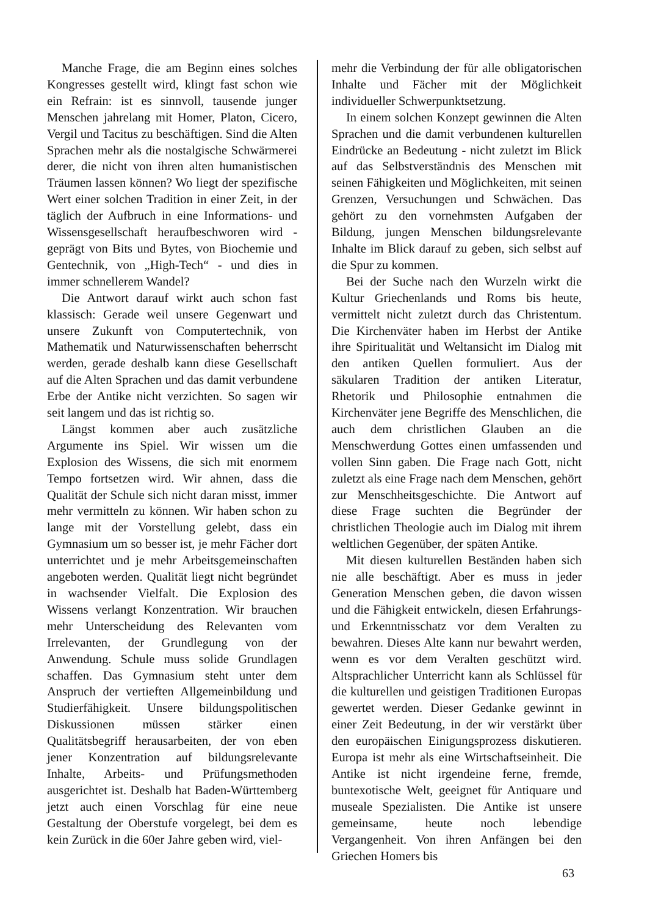Manche Frage, die am Beginn eines solches Kongresses gestellt wird, klingt fast schon wie ein Refrain: ist es sinnvoll, tausende junger Menschen jahrelang mit Homer, Platon, Cicero, Vergil und Tacitus zu beschäftigen. Sind die Alten Sprachen mehr als die nostalgische Schwärmerei derer, die nicht von ihren alten humanistischen Träumen lassen können? Wo liegt der spezifische Wert einer solchen Tradition in einer Zeit, in der täglich der Aufbruch in eine Informations- und Wissensgesellschaft heraufbeschworen wird - geprägt von Bits und Bytes, von Biochemie und Gentechnik, von „High-Tech“ - und dies in immer schnellerem Wandel?
Die Antwort darauf wirkt auch schon fast klassisch: Gerade weil unsere Gegenwart und unsere Zukunft von Computertechnik, von Mathematik und Naturwissenschaften beherrscht werden, gerade deshalb kann diese Gesellschaft auf die Alten Sprachen und das damit verbundene Erbe der Antike nicht verzichten. So sagen wir seit langem und das ist richtig so.
Längst kommen aber auch zusätzliche Argumente ins Spiel. Wir wissen um die Explosion des Wissens, die sich mit enormem Tempo fortsetzen wird. Wir ahnen, dass die Qualität der Schule sich nicht daran misst, immer mehr vermitteln zu können. Wir haben schon zu lange mit der Vorstellung gelebt, dass ein Gymnasium um so besser ist, je mehr Fächer dort unterrichtet und je mehr Arbeitsgemeinschaften angeboten werden. Qualität liegt nicht begründet in wachsender Vielfalt. Die Explosion des Wissens verlangt Konzentration. Wir brauchen mehr Unterscheidung des Relevanten vom Irrelevanten, der Grundlegung von der Anwendung. Schule muss solide Grundlagen schaffen. Das Gymnasium steht unter dem Anspruch der vertieften Allgemeinbildung und Studierfähigkeit. Unsere bildungspolitischen Diskussionen müssen stärker einen Qualitätsbegriff herausarbeiten, der von eben jener Konzentration auf bildungsrelevante Inhalte, Arbeits- und Prüfungsmethoden ausgerichtet ist. Deshalb hat Baden-Württemberg jetzt auch einen Vorschlag für eine neue Gestaltung der Oberstufe vorgelegt, bei dem es kein Zurück in die 60er Jahre geben wird, viel-
mehr die Verbindung der für alle obligatorischen Inhalte und Fächer mit der Möglichkeit individueller Schwerpunktsetzung.
In einem solchen Konzept gewinnen die Alten Sprachen und die damit verbundenen kulturellen Eindrücke an Bedeutung - nicht zuletzt im Blick auf das Selbstverständnis des Menschen mit seinen Fähigkeiten und Möglichkeiten, mit seinen Grenzen, Versuchungen und Schwächen. Das gehört zu den vornehmsten Aufgaben der Bildung, jungen Menschen bildungsrelevante Inhalte im Blick darauf zu geben, sich selbst auf die Spur zu kommen.
Bei der Suche nach den Wurzeln wirkt die Kultur Griechenlands und Roms bis heute, vermittelt nicht zuletzt durch das Christentum. Die Kirchenväter haben im Herbst der Antike ihre Spiritualität und Weltansicht im Dialog mit den antiken Quellen formuliert. Aus der säkularen Tradition der antiken Literatur, Rhetorik und Philosophie entnahmen die Kirchenväter jene Begriffe des Menschlichen, die auch dem christlichen Glauben an die Menschwerdung Gottes einen umfassenden und vollen Sinn gaben. Die Frage nach Gott, nicht zuletzt als eine Frage nach dem Menschen, gehört zur Menschheitsgeschichte. Die Antwort auf diese Frage suchten die Begründer der christlichen Theologie auch im Dialog mit ihrem weltlichen Gegenüber, der späten Antike.
Mit diesen kulturellen Beständen haben sich nie alle beschäftigt. Aber es muss in jeder Generation Menschen geben, die davon wissen und die Fähigkeit entwickeln, diesen Erfahrungs- und Erkenntnisschatz vor dem Veralten zu bewahren. Dieses Alte kann nur bewahrt werden, wenn es vor dem Veralten geschützt wird. Altsprachlicher Unterricht kann als Schlüssel für die kulturellen und geistigen Traditionen Europas gewertet werden. Dieser Gedanke gewinnt in einer Zeit Bedeutung, in der wir verstärkt über den europäischen Einigungsprozess diskutieren. Europa ist mehr als eine Wirtschaftseinheit. Die Antike ist nicht irgendeine ferne, fremde, buntexotische Welt, geeignet für Antiquare und museale Spezialisten. Die Antike ist unsere gemeinsame, heute noch lebendige Vergangenheit. Von ihren Anfängen bei den Griechen Homers bis
63